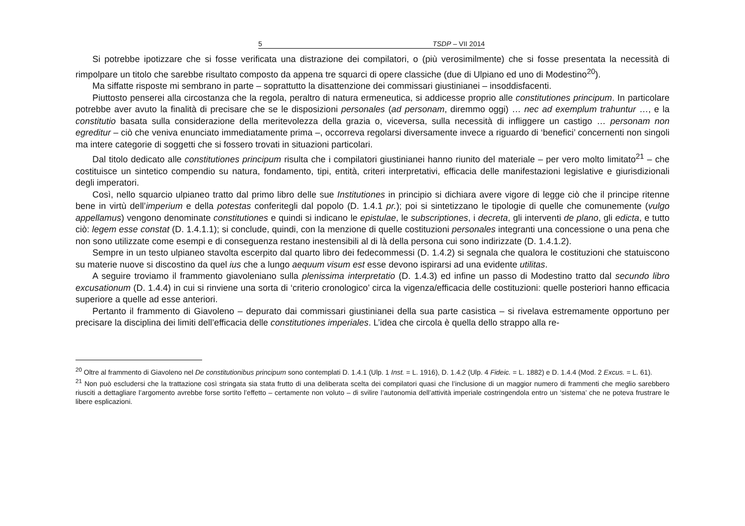5 TSDP – VII 2014
Si potrebbe ipotizzare che si fosse verificata una distrazione dei compilatori, o (più verosimilmente) che si fosse presentata la necessità di rimpolpare un titolo che sarebbe risultato composto da appena tre squarci di opere classiche (due di Ulpiano ed uno di Modestino<sup>20</sup>).
Ma siffatte risposte mi sembrano in parte – soprattutto la disattenzione dei commissari giustinianei – insoddisfacenti.
Piuttosto penserei alla circostanza che la regola, peraltro di natura ermeneutica, si addicesse proprio alle constitutiones principum. In particolare potrebbe aver avuto la finalità di precisare che se le disposizioni personales (ad personam, diremmo oggi) … nec ad exemplum trahuntur …, e la constitutio basata sulla considerazione della meritevolezza della grazia o, viceversa, sulla necessità di infliggere un castigo … personam non egreditur – ciò che veniva enunciato immediatamente prima –, occorreva regolarsi diversamente invece a riguardo di ‘benefici’ concernenti non singoli ma intere categorie di soggetti che si fossero trovati in situazioni particolari.
Dal titolo dedicato alle constitutiones principum risulta che i compilatori giustinianei hanno riunito del materiale – per vero molto limitato<sup>21</sup> – che costituisce un sintetico compendio su natura, fondamento, tipi, entità, criteri interpretativi, efficacia delle manifestazioni legislative e giurisdizionali degli imperatori.
Così, nello squarcio ulpianeo tratto dal primo libro delle sue Institutiones in principio si dichiara avere vigore di legge ciò che il principe ritenne bene in virtù dell’imperium e della potestas conferitegli dal popolo (D. 1.4.1 pr.); poi si sintetizzano le tipologie di quelle che comunemente (vulgo appellamus) vengono denominate constitutiones e quindi si indicano le epistulae, le subscriptiones, i decreta, gli interventi de plano, gli edicta, e tutto ciò: legem esse constat (D. 1.4.1.1); si conclude, quindi, con la menzione di quelle costituzioni personales integranti una concessione o una pena che non sono utilizzate come esempi e di conseguenza restano inestensibili al di là della persona cui sono indirizzate (D. 1.4.1.2).
Sempre in un testo ulpianeo stavolta escerpito dal quarto libro dei fedecommessi (D. 1.4.2) si segnala che qualora le costituzioni che statuiscono su materie nuove si discostino da quel ius che a lungo aequum visum est esse devono ispirarsi ad una evidente utilitas.
A seguire troviamo il frammento giavoleniano sulla plenissima interpretatio (D. 1.4.3) ed infine un passo di Modestino tratto dal secundo libro excusationum (D. 1.4.4) in cui si rinviene una sorta di ‘criterio cronologico’ circa la vigenza/efficacia delle costituzioni: quelle posteriori hanno efficacia superiore a quelle ad esse anteriori.
Pertanto il frammento di Giavoleno – depurato dai commissari giustinianei della sua parte casistica – si rivelava estremamente opportuno per precisare la disciplina dei limiti dell’efficacia delle constitutiones imperiales. L’idea che circola è quella dello strappo alla re-
<sup>20</sup> Oltre al frammento di Giavoleno nel De constitutionibus principum sono contemplati D. 1.4.1 (Ulp. 1 Inst. = L. 1916), D. 1.4.2 (Ulp. 4 Fideic. = L. 1882) e D. 1.4.4 (Mod. 2 Excus. = L. 61).
<sup>21</sup> Non può escludersi che la trattazione così stringata sia stata frutto di una deliberata scelta dei compilatori quasi che l’inclusione di un maggior numero di frammenti che meglio sarebbero riusciti a dettagliare l’argomento avrebbe forse sortito l’effetto – certamente non voluto – di svilire l’autonomia dell’attività imperiale costringendola entro un ‘sistema’ che ne poteva frustrare le libere esplicazioni.